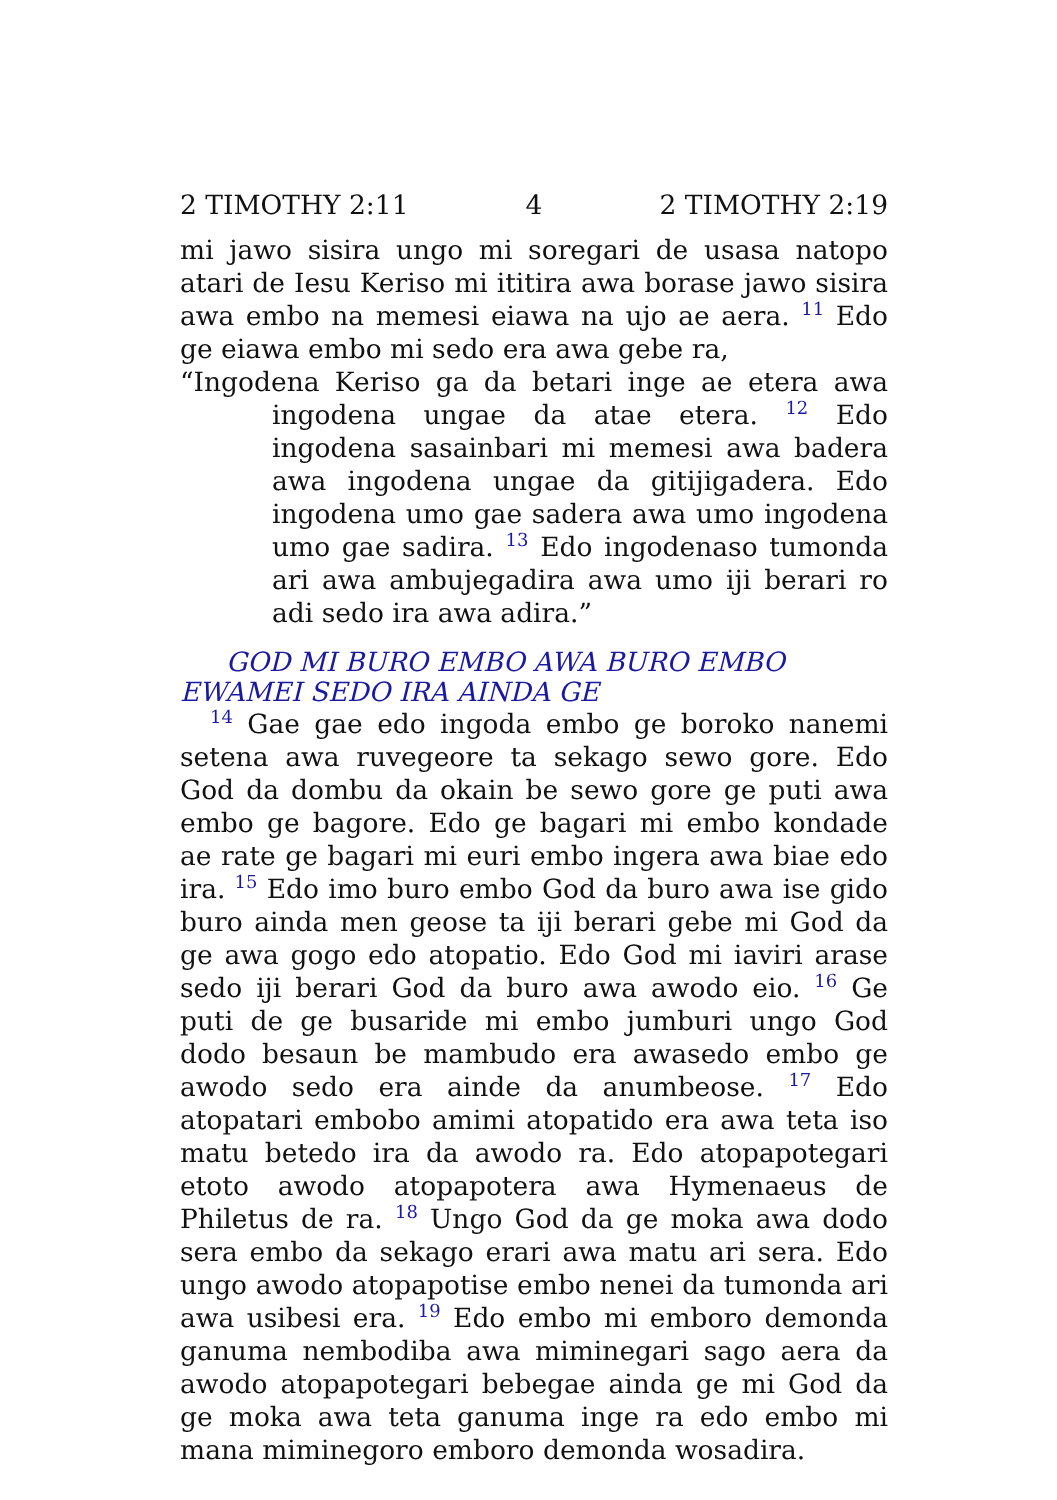2 TIMOTHY 2:11 4 2 TIMOTHY 2:19
mi jawo sisira ungo mi soregari de usasa natopo atari de Iesu Keriso mi ititira awa borase jawo sisira awa embo na memesi eiawa na ujo ae aera. 11 Edo ge eiawa embo mi sedo era awa gebe ra,
“Ingodena Keriso ga da betari inge ae etera awa ingodena ungae da atae etera. 12 Edo ingodena sasainbari mi memesi awa badera awa ingodena ungae da gitijigadera. Edo ingodena umo gae sadera awa umo ingodena umo gae sadira. 13 Edo ingodenaso tumonda ari awa ambujegadira awa umo iji berari ro adi sedo ira awa adira.”
GOD MI BURO EMBO AWA BURO EMBO EWAMEI SEDO IRA AINDA GE
14 Gae gae edo ingoda embo ge boroko nanemi setena awa ruvegeore ta sekago sewo gore. Edo God da dombu da okain be sewo gore ge puti awa embo ge bagore. Edo ge bagari mi embo kondade ae rate ge bagari mi euri embo ingera awa biae edo ira. 15 Edo imo buro embo God da buro awa ise gido buro ainda men geose ta iji berari gebe mi God da ge awa gogo edo atopatio. Edo God mi iaviri arase sedo iji berari God da buro awa awodo eio. 16 Ge puti de ge busaride mi embo jumburi ungo God dodo besaun be mambudo era awasedo embo ge awodo sedo era ainde da anumbeose. 17 Edo atopatari embobo amimi atopatido era awa teta iso matu betedo ira da awodo ra. Edo atopapotegari etoto awodo atopapotera awa Hymenaeus de Philetus de ra. 18 Ungo God da ge moka awa dodo sera embo da sekago erari awa matu ari sera. Edo ungo awodo atopapotise embo nenei da tumonda ari awa usibesi era. 19 Edo embo mi emboro demonda ganuma nembodiba awa miminegari sago aera da awodo atopapotegari bebegae ainda ge mi God da ge moka awa teta ganuma inge ra edo embo mi mana miminegoro emboro demonda wosadira.